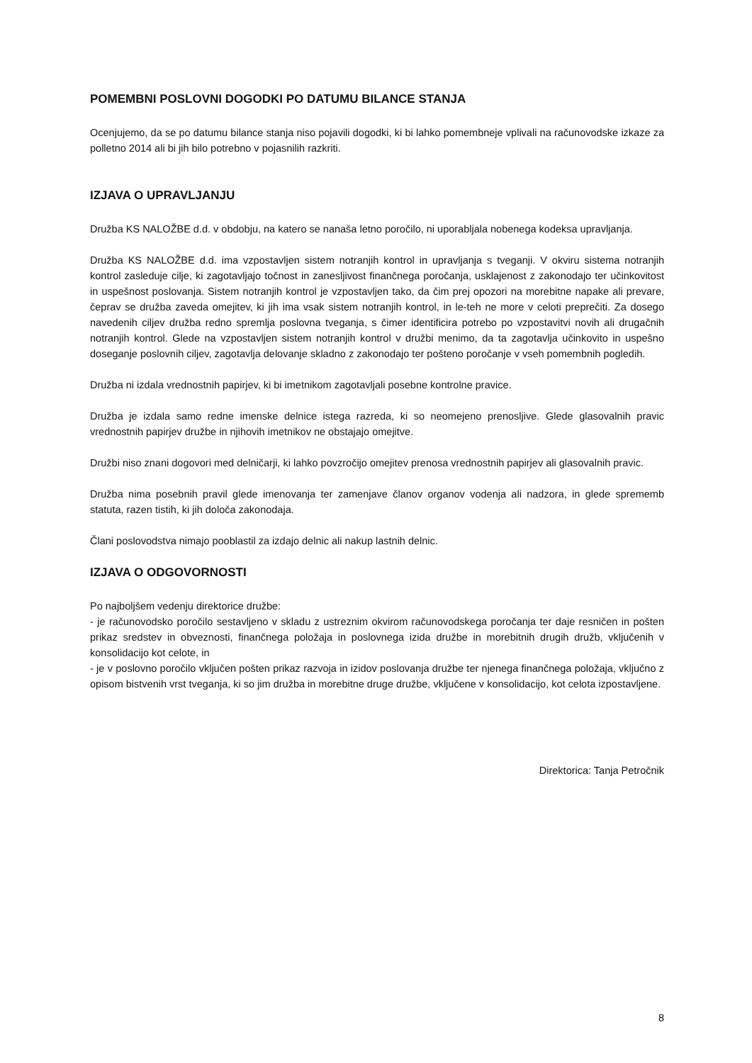POMEMBNI POSLOVNI DOGODKI PO DATUMU BILANCE STANJA
Ocenjujemo, da se po datumu bilance stanja niso pojavili dogodki, ki bi lahko pomembneje vplivali na računovodske izkaze za polletno 2014 ali bi jih bilo potrebno v pojasnilih razkriti.
IZJAVA O UPRAVLJANJU
Družba KS NALOŽBE d.d. v obdobju, na katero se nanaša letno poročilo, ni uporabljala nobenega kodeksa upravljanja.
Družba KS NALOŽBE d.d. ima vzpostavljen sistem notranjih kontrol in upravljanja s tveganji. V okviru sistema notranjih kontrol zasleduje cilje, ki zagotavljajo točnost in zanesljivost finančnega poročanja, usklajenost z zakonodajo ter učinkovitost in uspešnost poslovanja. Sistem notranjih kontrol je vzpostavljen tako, da čim prej opozori na morebitne napake ali prevare, čeprav se družba zaveda omejitev, ki jih ima vsak sistem notranjih kontrol, in le-teh ne more v celoti preprečiti. Za dosego navedenih ciljev družba redno spremlja poslovna tveganja, s čimer identificira potrebo po vzpostavitvi novih ali drugačnih notranjih kontrol. Glede na vzpostavljen sistem notranjih kontrol v družbi menimo, da ta zagotavlja učinkovito in uspešno doseganje poslovnih ciljev, zagotavlja delovanje skladno z zakonodajo ter pošteno poročanje v vseh pomembnih pogledih.
Družba ni izdala vrednostnih papirjev, ki bi imetnikom zagotavljali posebne kontrolne pravice.
Družba je izdala samo redne imenske delnice istega razreda, ki so neomejeno prenosljive. Glede glasovalnih pravic vrednostnih papirjev družbe in njihovih imetnikov ne obstajajo omejitve.
Družbi niso znani dogovori med delničarji, ki lahko povzročijo omejitev prenosa vrednostnih papirjev ali glasovalnih pravic.
Družba nima posebnih pravil glede imenovanja ter zamenjave članov organov vodenja ali nadzora, in glede sprememb statuta, razen tistih, ki jih določa zakonodaja.
Člani poslovodstva nimajo pooblastil za izdajo delnic ali nakup lastnih delnic.
IZJAVA O ODGOVORNOSTI
Po najboljšem vedenju direktorice družbe:
- je računovodsko poročilo sestavljeno v skladu z ustreznim okvirom računovodskega poročanja ter daje resničen in pošten prikaz sredstev in obveznosti, finančnega položaja in poslovnega izida družbe in morebitnih drugih družb, vključenih v konsolidacijo kot celote, in
- je v poslovno poročilo vključen pošten prikaz razvoja in izidov poslovanja družbe ter njenega finančnega položaja, vključno z opisom bistvenih vrst tveganja, ki so jim družba in morebitne druge družbe, vključene v konsolidacijo, kot celota izpostavljene.
Direktorica: Tanja Petročnik
8